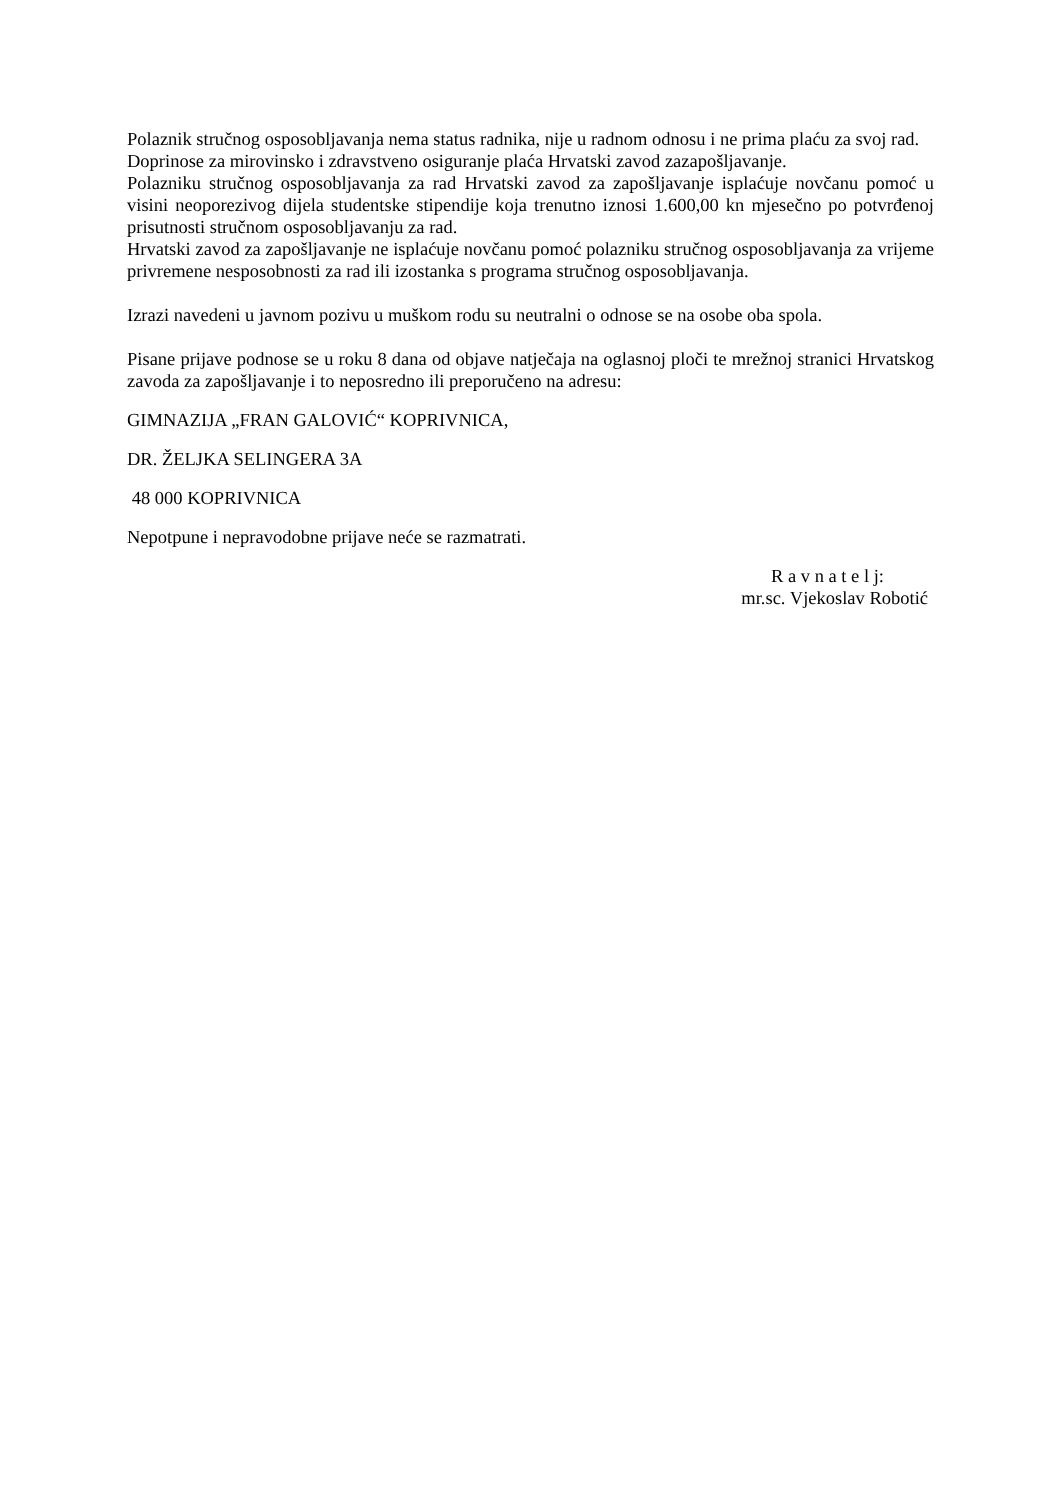Polaznik stručnog osposobljavanja nema status radnika, nije u radnom odnosu i ne prima plaću za svoj rad.
Doprinose za mirovinsko i zdravstveno osiguranje plaća Hrvatski zavod zazapošljavanje.
Polazniku stručnog osposobljavanja za rad Hrvatski zavod za zapošljavanje isplaćuje novčanu pomoć u visini neoporezivog dijela studentske stipendije koja trenutno iznosi 1.600,00 kn mjesečno po potvrđenoj prisutnosti stručnom osposobljavanju za rad.
Hrvatski zavod za zapošljavanje ne isplaćuje novčanu pomoć polazniku stručnog osposobljavanja za vrijeme privremene nesposobnosti za rad ili izostanka s programa stručnog osposobljavanja.
Izrazi navedeni u javnom pozivu u muškom rodu su neutralni o odnose se na osobe oba spola.
Pisane prijave podnose se u roku 8 dana od objave natječaja na oglasnoj ploči te mrežnoj stranici Hrvatskog zavoda za zapošljavanje i to neposredno ili preporučeno na adresu:
GIMNAZIJA „FRAN GALOVIĆ“ KOPRIVNICA,
DR. ŽELJKA SELINGERA 3A
48 000 KOPRIVNICA
Nepotpune i nepravodobne prijave neće se razmatrati.
R a v n a t e l j:
mr.sc. Vjekoslav Robotić